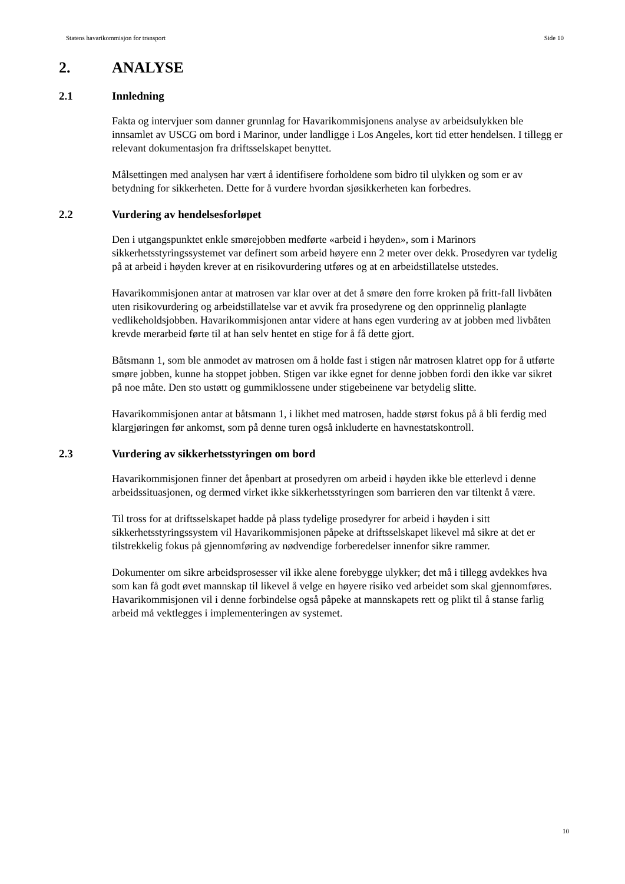Statens havarikommisjon for transport Side 10
2. ANALYSE
2.1 Innledning
Fakta og intervjuer som danner grunnlag for Havarikommisjonens analyse av arbeidsulykken ble innsamlet av USCG om bord i Marinor, under landligge i Los Angeles, kort tid etter hendelsen. I tillegg er relevant dokumentasjon fra driftsselskapet benyttet.
Målsettingen med analysen har vært å identifisere forholdene som bidro til ulykken og som er av betydning for sikkerheten. Dette for å vurdere hvordan sjøsikkerheten kan forbedres.
2.2 Vurdering av hendelsesforløpet
Den i utgangspunktet enkle smørejobben medførte «arbeid i høyden», som i Marinors sikkerhetsstyringssystemet var definert som arbeid høyere enn 2 meter over dekk. Prosedyren var tydelig på at arbeid i høyden krever at en risikovurdering utføres og at en arbeidstillatelse utstedes.
Havarikommisjonen antar at matrosen var klar over at det å smøre den forre kroken på fritt-fall livbåten uten risikovurdering og arbeidstillatelse var et avvik fra prosedyrene og den opprinnelig planlagte vedlikeholdsjobben. Havarikommisjonen antar videre at hans egen vurdering av at jobben med livbåten krevde merarbeid førte til at han selv hentet en stige for å få dette gjort.
Båtsmann 1, som ble anmodet av matrosen om å holde fast i stigen når matrosen klatret opp for å utførte smøre jobben, kunne ha stoppet jobben. Stigen var ikke egnet for denne jobben fordi den ikke var sikret på noe måte. Den sto ustøtt og gummiklossene under stigebeinene var betydelig slitte.
Havarikommisjonen antar at båtsmann 1, i likhet med matrosen, hadde størst fokus på å bli ferdig med klargjøringen før ankomst, som på denne turen også inkluderte en havnestatskontroll.
2.3 Vurdering av sikkerhetsstyringen om bord
Havarikommisjonen finner det åpenbart at prosedyren om arbeid i høyden ikke ble etterlevd i denne arbeidssituasjonen, og dermed virket ikke sikkerhetsstyringen som barrieren den var tiltenkt å være.
Til tross for at driftsselskapet hadde på plass tydelige prosedyrer for arbeid i høyden i sitt sikkerhetsstyringssystem vil Havarikommisjonen påpeke at driftsselskapet likevel må sikre at det er tilstrekkelig fokus på gjennomføring av nødvendige forberedelser innenfor sikre rammer.
Dokumenter om sikre arbeidsprosesser vil ikke alene forebygge ulykker; det må i tillegg avdekkes hva som kan få godt øvet mannskap til likevel å velge en høyere risiko ved arbeidet som skal gjennomføres. Havarikommisjonen vil i denne forbindelse også påpeke at mannskapets rett og plikt til å stanse farlig arbeid må vektlegges i implementeringen av systemet.
10